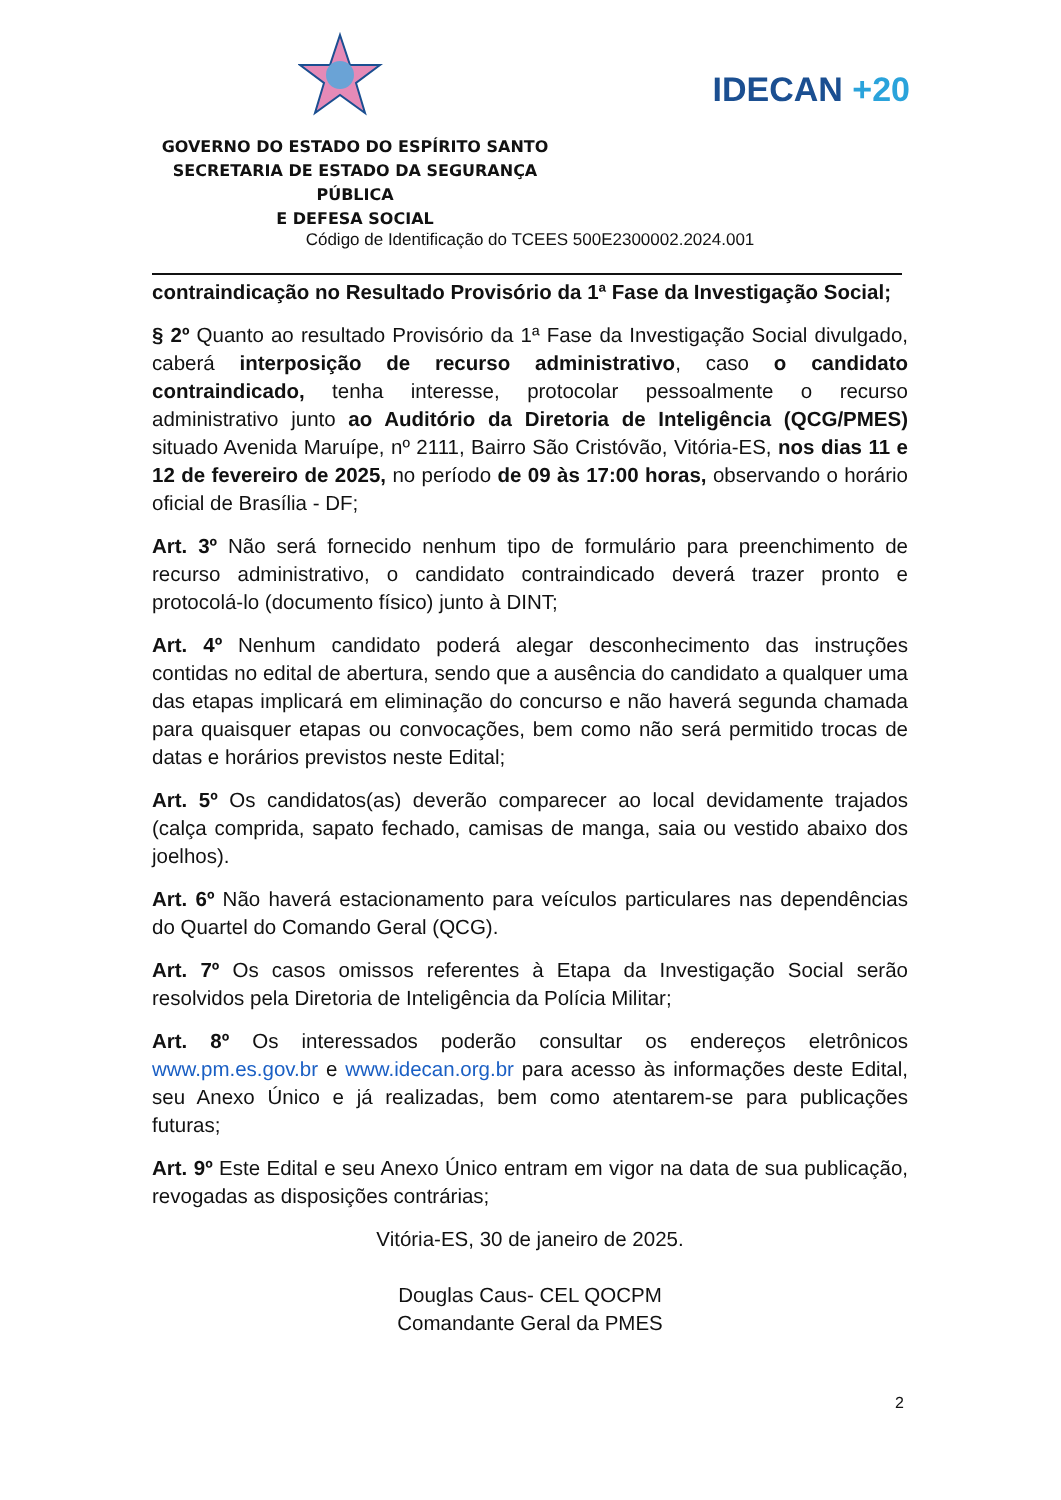IDECAN +20
GOVERNO DO ESTADO DO ESPÍRITO SANTO
SECRETARIA DE ESTADO DA SEGURANÇA PÚBLICA
E DEFESA SOCIAL
Código de Identificação do TCEES 500E2300002.2024.001
contraindicação no Resultado Provisório da 1ª Fase da Investigação Social;
§ 2º Quanto ao resultado Provisório da 1ª Fase da Investigação Social divulgado, caberá interposição de recurso administrativo, caso o candidato contraindicado, tenha interesse, protocolar pessoalmente o recurso administrativo junto ao Auditório da Diretoria de Inteligência (QCG/PMES) situado Avenida Maruípe, nº 2111, Bairro São Cristóvão, Vitória-ES, nos dias 11 e 12 de fevereiro de 2025, no período de 09 às 17:00 horas, observando o horário oficial de Brasília - DF;
Art. 3º Não será fornecido nenhum tipo de formulário para preenchimento de recurso administrativo, o candidato contraindicado deverá trazer pronto e protocolá-lo (documento físico) junto à DINT;
Art. 4º Nenhum candidato poderá alegar desconhecimento das instruções contidas no edital de abertura, sendo que a ausência do candidato a qualquer uma das etapas implicará em eliminação do concurso e não haverá segunda chamada para quaisquer etapas ou convocações, bem como não será permitido trocas de datas e horários previstos neste Edital;
Art. 5º Os candidatos(as) deverão comparecer ao local devidamente trajados (calça comprida, sapato fechado, camisas de manga, saia ou vestido abaixo dos joelhos).
Art. 6º Não haverá estacionamento para veículos particulares nas dependências do Quartel do Comando Geral (QCG).
Art. 7º Os casos omissos referentes à Etapa da Investigação Social serão resolvidos pela Diretoria de Inteligência da Polícia Militar;
Art. 8º Os interessados poderão consultar os endereços eletrônicos www.pm.es.gov.br e www.idecan.org.br para acesso às informações deste Edital, seu Anexo Único e já realizadas, bem como atentarem-se para publicações futuras;
Art. 9º Este Edital e seu Anexo Único entram em vigor na data de sua publicação, revogadas as disposições contrárias;
Vitória-ES, 30 de janeiro de 2025.
Douglas Caus- CEL QOCPM
Comandante Geral da PMES
2